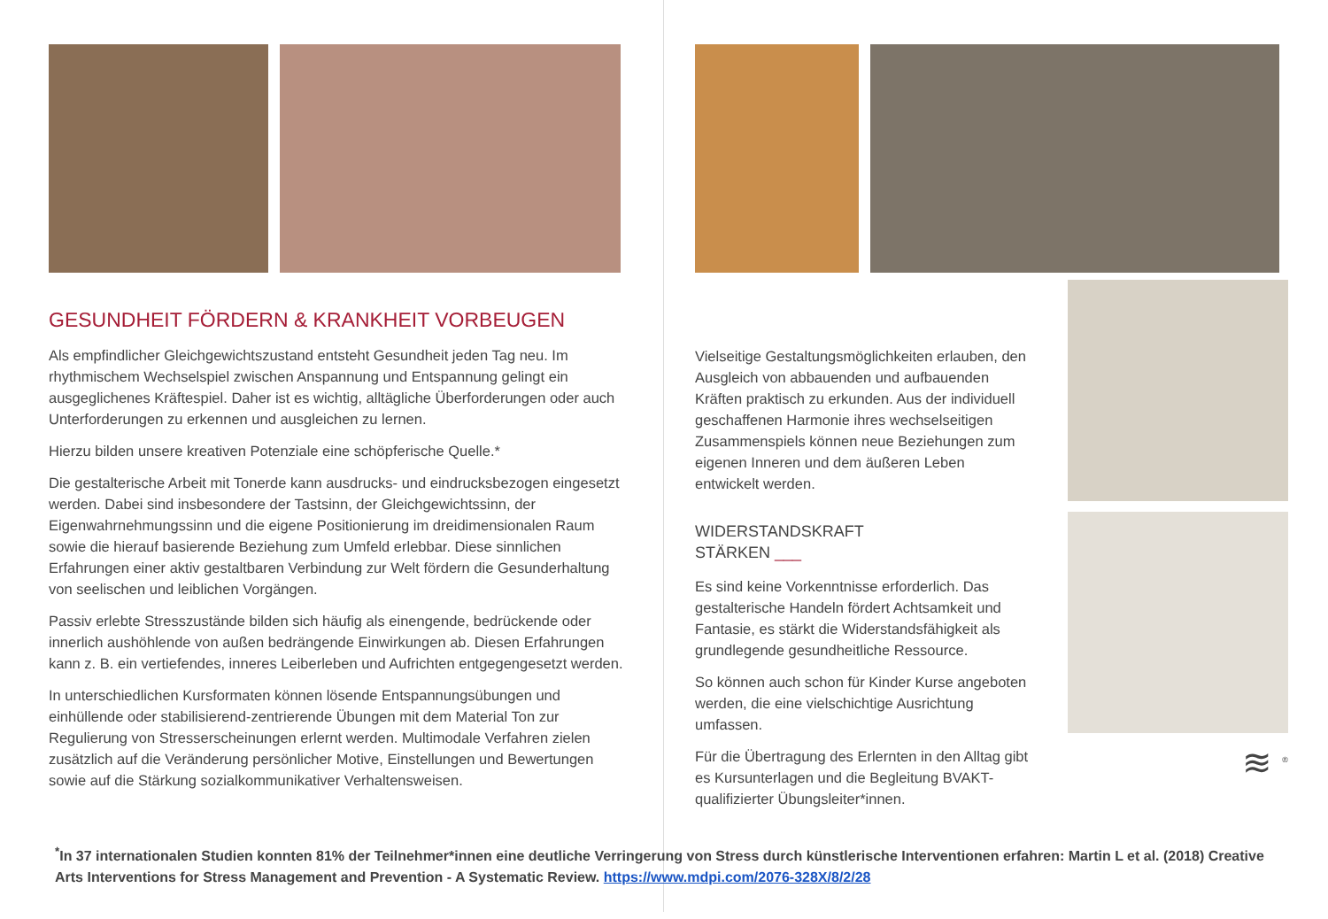GESUNDHEIT FÖRDERN & KRANKHEIT VORBEUGEN
Als empfindlicher Gleichgewichtszustand entsteht Gesundheit jeden Tag neu. Im rhythmischem Wechselspiel zwischen Anspannung und Entspannung gelingt ein ausgeglichenes Kräftespiel. Daher ist es wichtig, alltägliche Überforderungen oder auch Unterforderungen zu erkennen und ausgleichen zu lernen.
Hierzu bilden unsere kreativen Potenziale eine schöpferische Quelle.*
Die gestalterische Arbeit mit Tonerde kann ausdrucks- und eindrucksbezogen eingesetzt werden. Dabei sind insbesondere der Tastsinn, der Gleichgewichtssinn, der Eigenwahrnehmungssinn und die eigene Positionierung im dreidimensionalen Raum sowie die hierauf basierende Beziehung zum Umfeld erlebbar. Diese sinnlichen Erfahrungen einer aktiv gestaltbaren Verbindung zur Welt fördern die Gesunderhaltung von seelischen und leiblichen Vorgängen.
Passiv erlebte Stresszustände bilden sich häufig als einengende, bedrückende oder innerlich aushöhlende von außen bedrängende Einwirkungen ab. Diesen Erfahrungen kann z. B. ein vertiefendes, inneres Leiberleben und Aufrichten entgegengesetzt werden.
In unterschiedlichen Kursformaten können lösende Entspannungsübungen und einhüllende oder stabilisierend-zentrierende Übungen mit dem Material Ton zur Regulierung von Stresserscheinungen erlernt werden. Multimodale Verfahren zielen zusätzlich auf die Veränderung persönlicher Motive, Einstellungen und Bewertungen sowie auf die Stärkung sozialkommunikativer Verhaltensweisen.
Vielseitige Gestaltungsmöglichkeiten erlauben, den Ausgleich von abbauenden und aufbauenden Kräften praktisch zu erkunden. Aus der individuell geschaffenen Harmonie ihres wechselseitigen Zusammenspiels können neue Beziehungen zum eigenen Inneren und dem äußeren Leben entwickelt werden.
WIDERSTANDSKRAFT
STÄRKEN ___
Es sind keine Vorkenntnisse erforderlich. Das gestalterische Handeln fördert Achtsamkeit und Fantasie, es stärkt die Widerstandsfähigkeit als grundlegende gesundheitliche Ressource.
So können auch schon für Kinder Kurse angeboten werden, die eine vielschichtige Ausrichtung umfassen.
Für die Übertragung des Erlernten in den Alltag gibt es Kursunterlagen und die Begleitung BVAKT-qualifizierter Übungsleiter*innen.
≋ <sup>®</sup>
<sup>*</sup> In 37 internationalen Studien konnten 81% der Teilnehmer*innen eine deutliche Verringerung von Stress durch künstlerische Interventionen erfahren: Martin L et al. (2018) Creative Arts Interventions for Stress Management and Prevention - A Systematic Review. https://www.mdpi.com/2076-328X/8/2/28